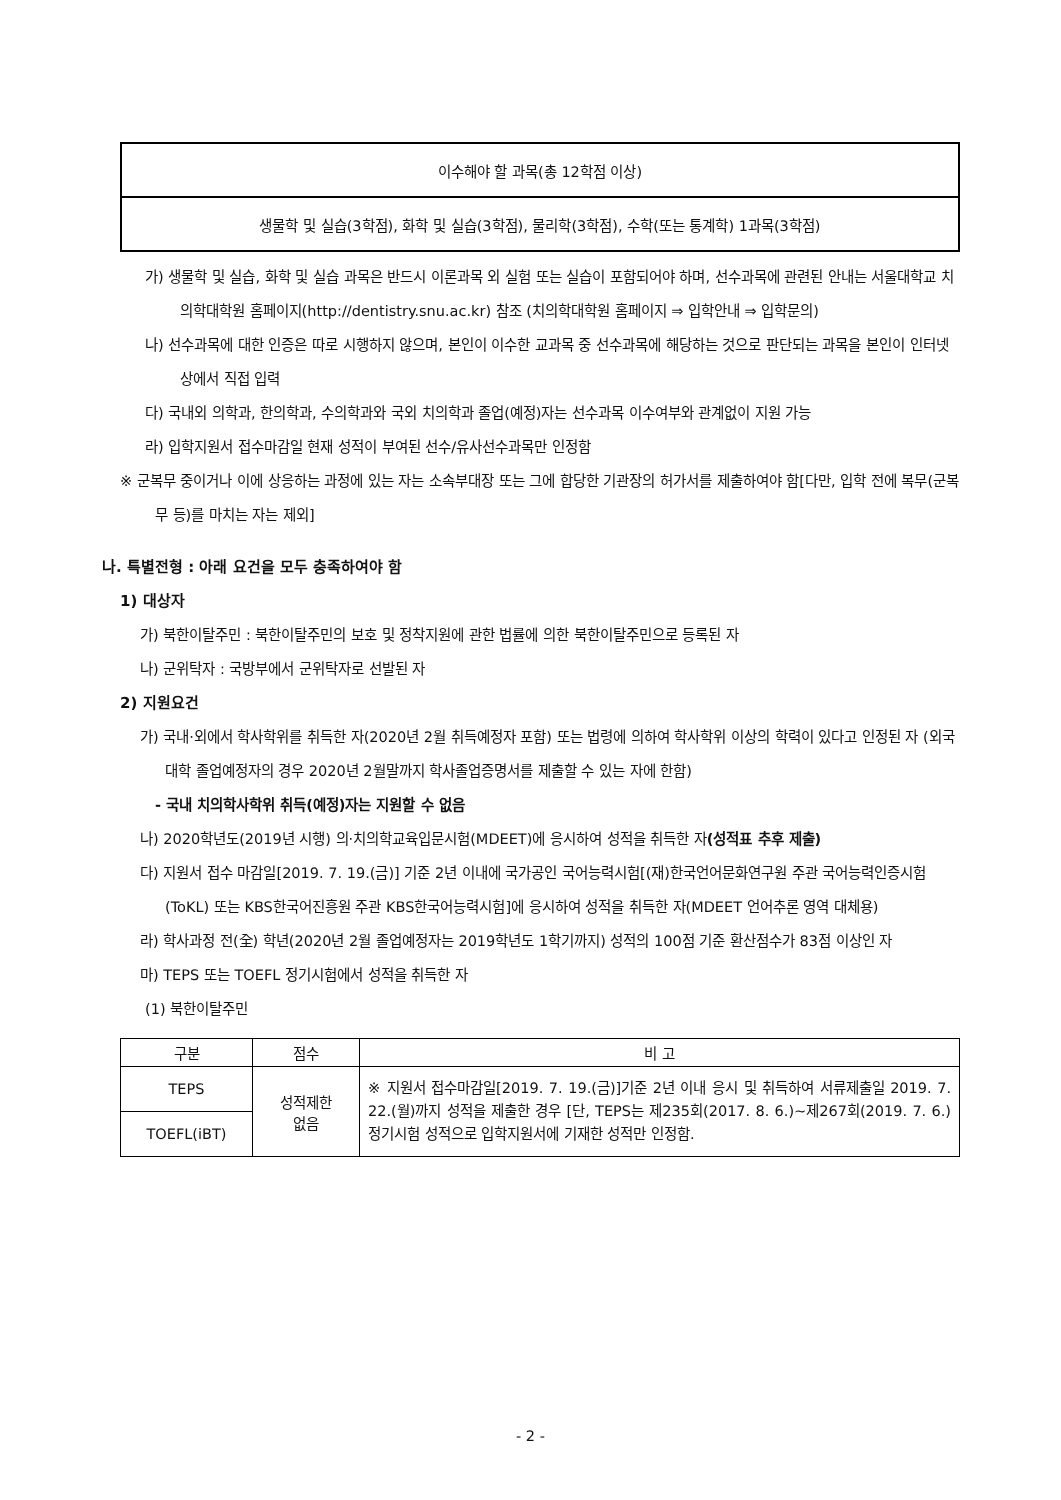| 이수해야 할 과목(총 12학점 이상) |
| 생물학 및 실습(3학점), 화학 및 실습(3학점), 물리학(3학점), 수학(또는 통계학) 1과목(3학점) |
가) 생물학 및 실습, 화학 및 실습 과목은 반드시 이론과목 외 실험 또는 실습이 포함되어야 하며, 선수과목에 관련된 안내는 서울대학교 치의학대학원 홈페이지(http://dentistry.snu.ac.kr) 참조 (치의학대학원 홈페이지 ⇒ 입학안내 ⇒ 입학문의)
나) 선수과목에 대한 인증은 따로 시행하지 않으며, 본인이 이수한 교과목 중 선수과목에 해당하는 것으로 판단되는 과목을 본인이 인터넷상에서 직접 입력
다) 국내외 의학과, 한의학과, 수의학과와 국외 치의학과 졸업(예정)자는 선수과목 이수여부와 관계없이 지원 가능
라) 입학지원서 접수마감일 현재 성적이 부여된 선수/유사선수과목만 인정함
※ 군복무 중이거나 이에 상응하는 과정에 있는 자는 소속부대장 또는 그에 합당한 기관장의 허가서를 제출하여야 함[다만, 입학 전에 복무(군복무 등)를 마치는 자는 제외]
나. 특별전형 : 아래 요건을 모두 충족하여야 함
1) 대상자
가) 북한이탈주민 : 북한이탈주민의 보호 및 정착지원에 관한 법률에 의한 북한이탈주민으로 등록된 자
나) 군위탁자 : 국방부에서 군위탁자로 선발된 자
2) 지원요건
가) 국내·외에서 학사학위를 취득한 자(2020년 2월 취득예정자 포함) 또는 법령에 의하여 학사학위 이상의 학력이 있다고 인정된 자 (외국 대학 졸업예정자의 경우 2020년 2월말까지 학사졸업증명서를 제출할 수 있는 자에 한함)
- 국내 치의학사학위 취득(예정)자는 지원할 수 없음
나) 2020학년도(2019년 시행) 의·치의학교육입문시험(MDEET)에 응시하여 성적을 취득한 자(성적표 추후 제출)
다) 지원서 접수 마감일[2019. 7. 19.(금)] 기준 2년 이내에 국가공인 국어능력시험[(재)한국언어문화연구원 주관 국어능력인증시험(ToKL) 또는 KBS한국어진흥원 주관 KBS한국어능력시험]에 응시하여 성적을 취득한 자(MDEET 언어추론 영역 대체용)
라) 학사과정 전(全) 학년(2020년 2월 졸업예정자는 2019학년도 1학기까지) 성적의 100점 기준 환산점수가 83점 이상인 자
마) TEPS 또는 TOEFL 정기시험에서 성적을 취득한 자
(1) 북한이탈주민
| 구분 | 점수 | 비 고 |
| --- | --- | --- |
| TEPS | 성적제한 없음 | ※ 지원서 접수마감일[2019. 7. 19.(금)]기준 2년 이내 응시 및 취득하여 서류제출일 2019. 7. 22.(월)까지 성적을 제출한 경우 [단, TEPS는 제235회(2017. 8. 6.)~제267회(2019. 7. 6.) 정기시험 성적으로 입학지원서에 기재한 성적만 인정함. |
| TOEFL(iBT) | | |
- 2 -